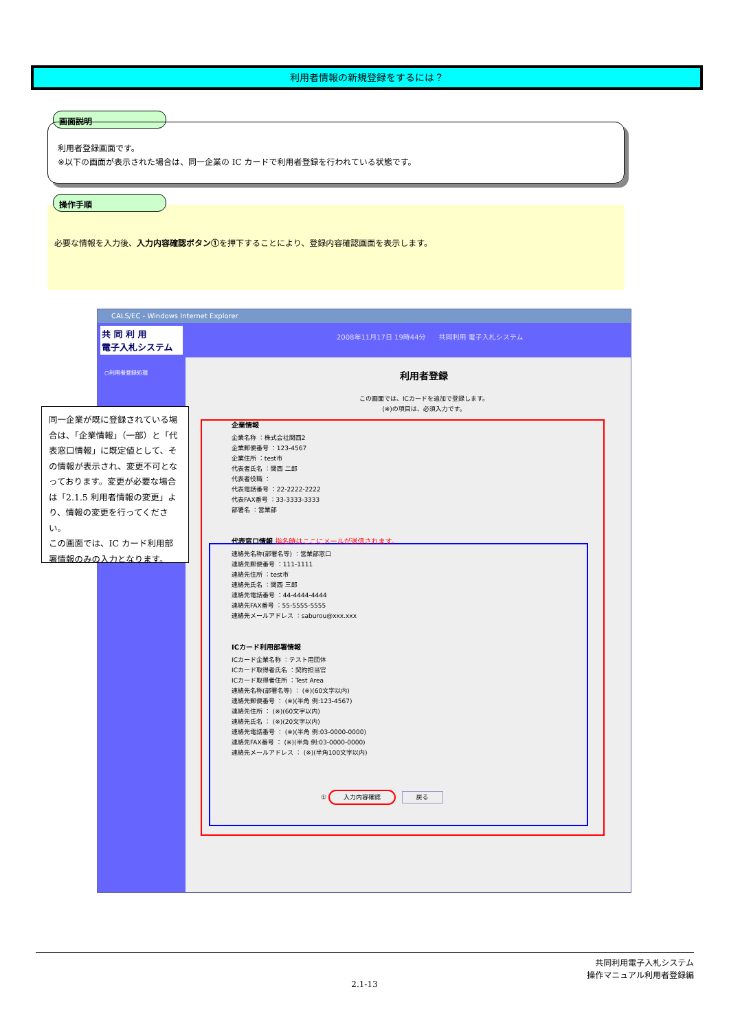利用者情報の新規登録をするには？
画面説明
利用者登録画面です。
※以下の画面が表示された場合は、同一企業の IC カードで利用者登録を行われている状態です。
必要な情報を入力後、入力内容確認ボタン①を押下することにより、登録内容確認画面を表示します。
操作手順
CALS/EC - Windows Internet Explorer
共 同 利 用
電子入札システム
○利用者登録処理
2008年11月17日 19時44分 共同利用 電子入札システム
利用者登録
この画面では、ICカードを追加で登録します。
(※)の項目は、必須入力です。
企業情報
企業名称 ：株式会社関西2
企業郵便番号 ：123-4567
企業住所 ：test市
代表者氏名 ：関西 二郎
代表者役職 ：
代表電話番号 ：22-2222-2222
代表FAX番号 ：33-3333-3333
部署名 ：営業部
代表窓口情報 指名時はここにメールが送信されます。
連絡先名称(部署名等) ：営業部窓口
連絡先郵便番号 ：111-1111
連絡先住所 ：test市
連絡先氏名 ：関西 三郎
連絡先電話番号 ：44-4444-4444
連絡先FAX番号 ：55-5555-5555
連絡先メールアドレス ：saburou@xxx.xxx
ICカード利用部署情報
ICカード企業名称 ：テスト用団体
ICカード取得者氏名 ：契約担当官
ICカード取得者住所 ：Test Area
連絡先名称(部署名等) ： (※)(60文字以内)
連絡先郵便番号 ： (※)(半角 例:123-4567)
連絡先住所 ： (※)(60文字以内)
連絡先氏名 ： (※)(20文字以内)
連絡先電話番号 ： (※)(半角 例:03-0000-0000)
連絡先FAX番号 ： (※)(半角 例:03-0000-0000)
連絡先メールアドレス ： (※)(半角100文字以内)
① 入力内容確認 戻る
同一企業が既に登録されている場合は、「企業情報」（一部）と「代表窓口情報」に既定値として、その情報が表示され、変更不可となっております。変更が必要な場合は「2.1.5 利用者情報の変更」より、情報の変更を行ってください。
この画面では、IC カード利用部署情報のみの入力となります。
共同利用電子入札システム
操作マニュアル利用者登録編
2.1-13